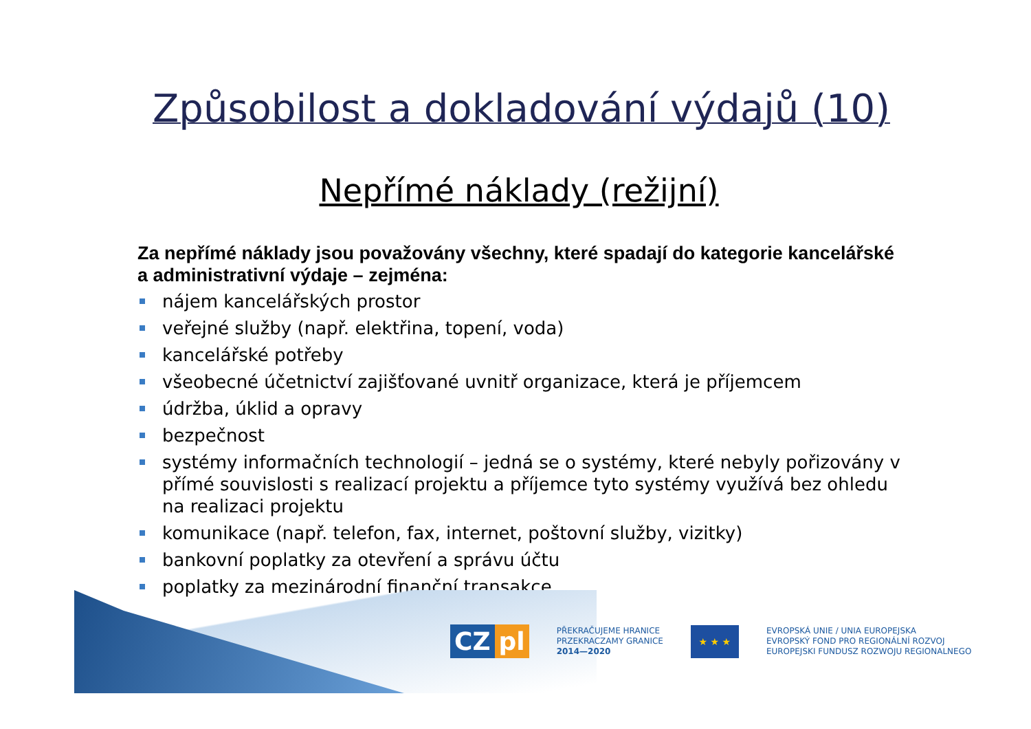Způsobilost a dokladování výdajů (10)
Nepřímé náklady (režijní)
Za nepřímé náklady jsou považovány všechny, které spadají do kategorie kancelářské a administrativní výdaje – zejména:
nájem kancelářských prostor
veřejné služby (např. elektřina, topení, voda)
kancelářské potřeby
všeobecné účetnictví zajišťované uvnitř organizace, která je příjemcem
údržba, úklid a opravy
bezpečnost
systémy informačních technologií – jedná se o systémy, které nebyly pořizovány v přímé souvislosti s realizací projektu a příjemce tyto systémy využívá bez ohledu na realizaci projektu
komunikace (např. telefon, fax, internet, poštovní služby, vizitky)
bankovní poplatky za otevření a správu účtu
poplatky za mezinárodní finanční transakce
CZ pl
PŘEKRAČUJEME HRANICE
PRZEKRACZAMY GRANICE
2014—2020
★ ★ ★
EVROPSKÁ UNIE / UNIA EUROPEJSKA
EVROPSKÝ FOND PRO REGIONÁLNÍ ROZVOJ
EUROPEJSKI FUNDUSZ ROZWOJU REGIONALNEGO